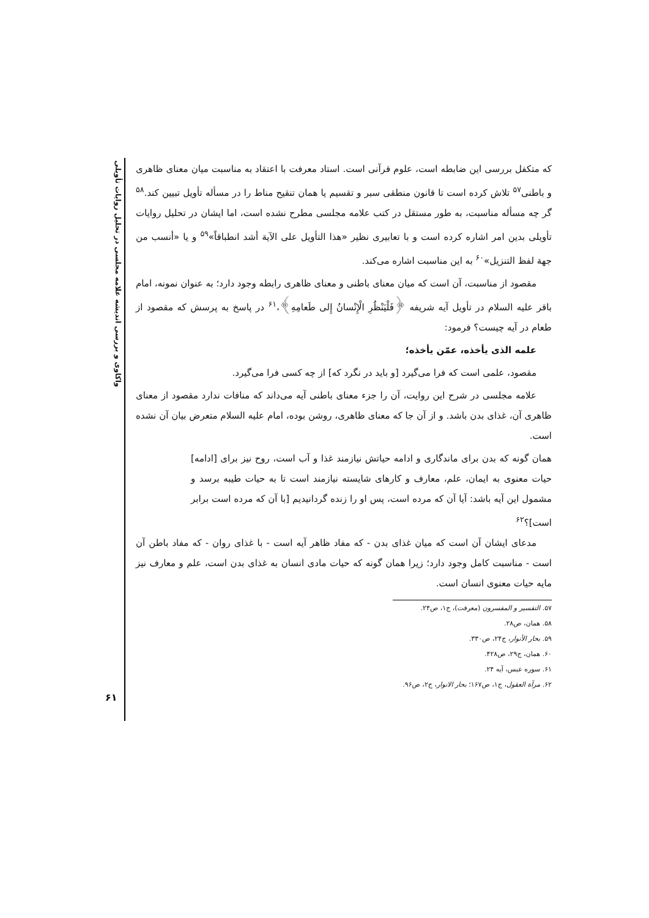واکاوی و بررسی اندیشه علامه مجلسی در تحلیل روایات تأویلی
که متکفل بررسی این ضابطه است، علوم قرآنی است. استاد معرفت با اعتقاد به مناسبت میان معنای ظاهری و باطنی<sup>۵۷</sup> تلاش کرده است تا قانون منطقی سبر و تقسیم یا همان تنقیح مناط را در مسأله تأویل تبیین کند.<sup>۵۸</sup> گر چه مسأله مناسبت، به طور مستقل در کتب علامه مجلسی مطرح نشده است، اما ایشان در تحلیل روایات تأویلی بدین امر اشاره کرده است و با تعابیری نظیر «هذا التأویل علی الآیة أشد انطباقاً»<sup>۵۹</sup> و یا «أنسب من جهة لفظ التنزیل»<sup>۶۰</sup> به این مناسبت اشاره می‌کند.
مقصود از مناسبت، آن است که میان معنای باطنی و معنای ظاهری رابطه وجود دارد؛ به عنوان نمونه، امام باقر علیه السلام در تأویل آیه شریفه ﴿فَلْيَنْظُرِ الْإِنْسانُ إِلى طَعامِهِ﴾،<sup>۶۱</sup> در پاسخ به پرسش که مقصود از طعام در آیه چیست؟ فرمود:
علمه الذی یأخذه، عمّن یأخذه؛
مقصود، علمی است که فرا می‌گیرد [و باید در نگرد که] از چه کسی فرا می‌گیرد.
علامه مجلسی در شرح این روایت، آن را جزء معنای باطنی آیه می‌داند که منافات ندارد مقصود از معنای ظاهری آن، غذای بدن باشد. و از آن جا که معنای ظاهری، روشن بوده، امام علیه السلام متعرض بیان آن نشده است.
همان گونه که بدن برای ماندگاری و ادامه حیاتش نیازمند غذا و آب است، روح نیز برای [ادامه] حیات معنوی به ایمان، علم، معارف و کارهای شایسته نیازمند است تا به حیات طیبه برسد و مشمول این آیه باشد: آیا آن که مرده است، پس او را زنده گردانیدیم [با آن که مرده است برابر است]؟<sup>۶۲</sup>
مدعای ایشان آن است که میان غذای بدن - که مفاد ظاهر آیه است - با غذای روان - که مفاد باطن آن است - مناسبت کامل وجود دارد؛ زیرا همان گونه که حیات مادی انسان به غذای بدن است، علم و معارف نیز مایه حیات معنوی انسان است.
۵۷. التفسیر و المفسرون (معرفت)، ج۱، ص۲۴.
۵۸. همان، ص۲۸.
۵۹. بحار الأنوار، ج۲۴، ص۳۳۰.
۶۰. همان، ج۲۹، ص۴۲۸.
۶۱. سوره عبس، آیه ۲۴.
۶۲. مرآة العقول، ج۱، ص۱۶۷؛ بحار الانوار، ج۲، ص۹۶.
۶۱